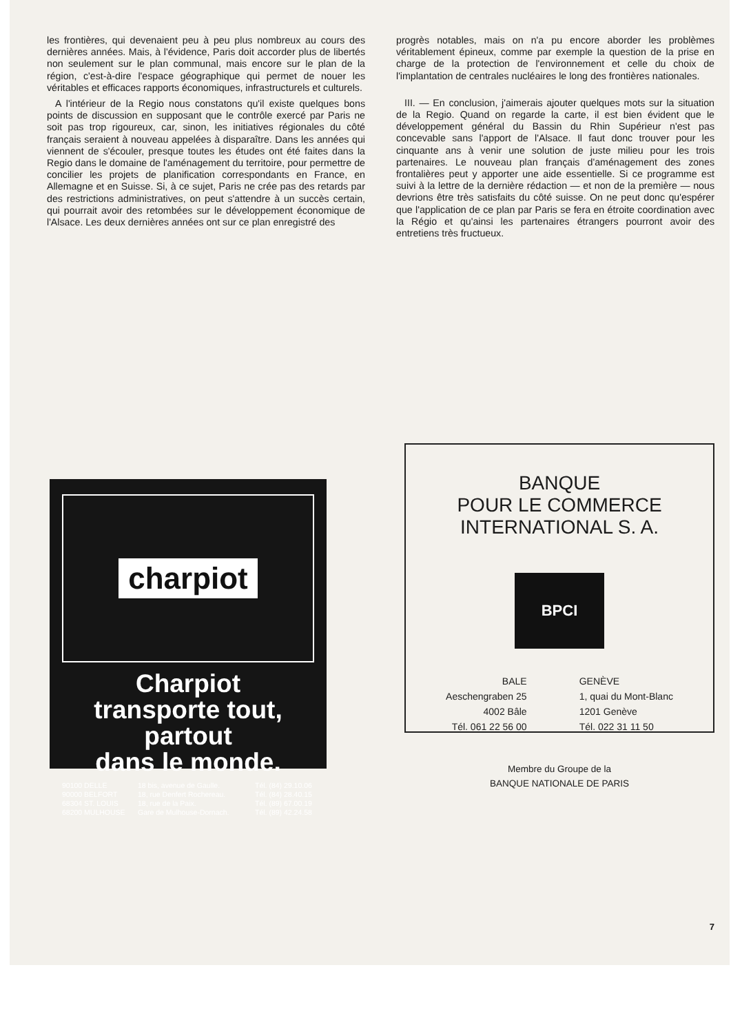les frontières, qui devenaient peu à peu plus nombreux au cours des dernières années. Mais, à l'évidence, Paris doit accorder plus de libertés non seulement sur le plan communal, mais encore sur le plan de la région, c'est-à-dire l'espace géographique qui permet de nouer les véritables et efficaces rapports économiques, infrastructurels et culturels.
A l'intérieur de la Regio nous constatons qu'il existe quelques bons points de discussion en supposant que le contrôle exercé par Paris ne soit pas trop rigoureux, car, sinon, les initiatives régionales du côté français seraient à nouveau appelées à disparaître. Dans les années qui viennent de s'écouler, presque toutes les études ont été faites dans la Regio dans le domaine de l'aménagement du territoire, pour permettre de concilier les projets de planification correspondants en France, en Allemagne et en Suisse. Si, à ce sujet, Paris ne crée pas des retards par des restrictions administratives, on peut s'attendre à un succès certain, qui pourrait avoir des retombées sur le développement économique de l'Alsace. Les deux dernières années ont sur ce plan enregistré des
progrès notables, mais on n'a pu encore aborder les problèmes véritablement épineux, comme par exemple la question de la prise en charge de la protection de l'environnement et celle du choix de l'implantation de centrales nucléaires le long des frontières nationales.
III. — En conclusion, j'aimerais ajouter quelques mots sur la situation de la Regio. Quand on regarde la carte, il est bien évident que le développement général du Bassin du Rhin Supérieur n'est pas concevable sans l'apport de l'Alsace. Il faut donc trouver pour les cinquante ans à venir une solution de juste milieu pour les trois partenaires. Le nouveau plan français d'aménagement des zones frontalières peut y apporter une aide essentielle. Si ce programme est suivi à la lettre de la dernière rédaction — et non de la première — nous devrions être très satisfaits du côté suisse. On ne peut donc qu'espérer que l'application de ce plan par Paris se fera en étroite coordination avec la Régio et qu'ainsi les partenaires étrangers pourront avoir des entretiens très fructueux.
charpiot
Charpiot
transporte tout,
partout
dans le monde.
90100 DELLE 18 bis, avenue de Gaulle. Tél. (84) 29.10.06 90000 BELFORT 18, rue Denfert Rochereau. Tél. (84) 28.40.15 68304 ST. LOUIS 18, rue de la Paix. Tél. (89) 67.00.19 68200 MULHOUSE Gare de Mulhouse-Dornach. Tél. (89) 42.24.58
BANQUE
POUR LE COMMERCE
INTERNATIONAL S. A.
BPCI
BALE
Aeschengraben 25
4002 Bâle
Tél. 061 22 56 00
GENÈVE
1, quai du Mont-Blanc
1201 Genève
Tél. 022 31 11 50
Membre du Groupe de la
BANQUE NATIONALE DE PARIS
7